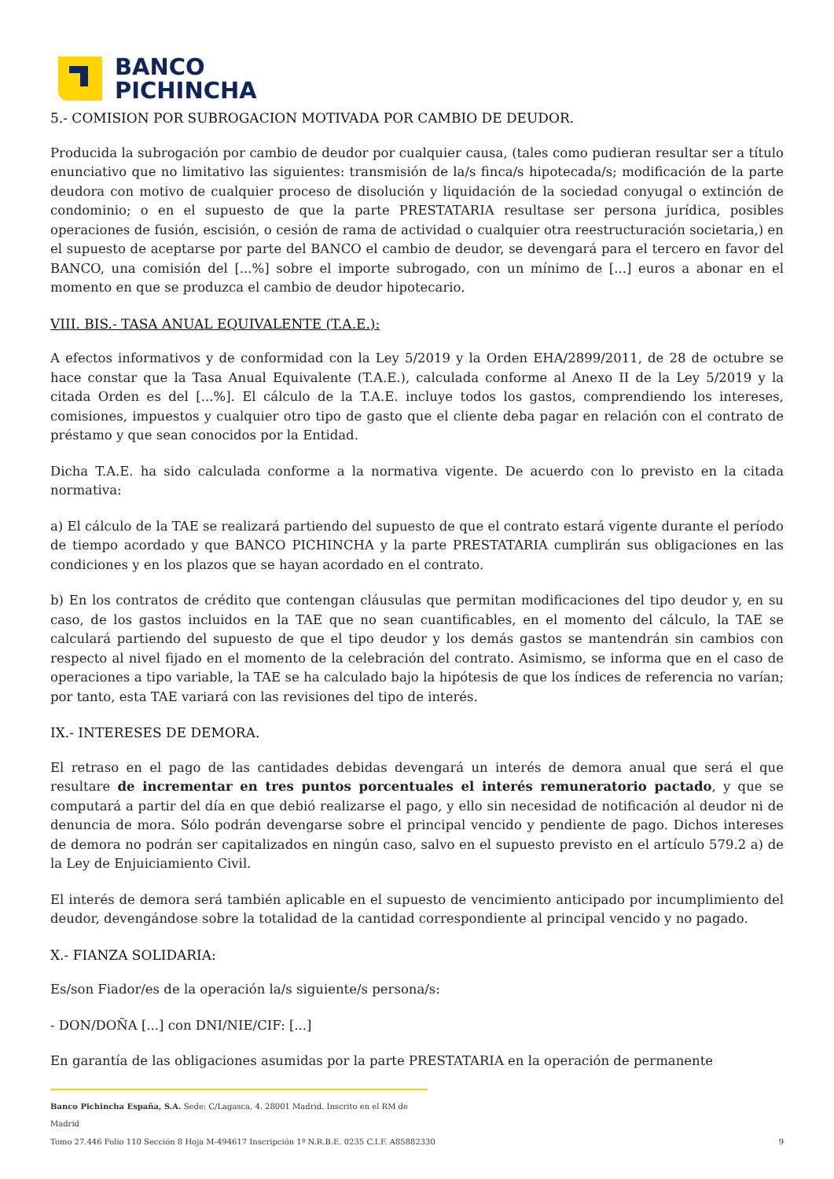BANCO
PICHINCHA
5.- COMISION POR SUBROGACION MOTIVADA POR CAMBIO DE DEUDOR.
Producida la subrogación por cambio de deudor por cualquier causa, (tales como pudieran resultar ser a título enunciativo que no limitativo las siguientes: transmisión de la/s finca/s hipotecada/s; modificación de la parte deudora con motivo de cualquier proceso de disolución y liquidación de la sociedad conyugal o extinción de condominio; o en el supuesto de que la parte PRESTATARIA resultase ser persona jurídica, posibles operaciones de fusión, escisión, o cesión de rama de actividad o cualquier otra reestructuración societaria,) en el supuesto de aceptarse por parte del BANCO el cambio de deudor, se devengará para el tercero en favor del BANCO, una comisión del [...%] sobre el importe subrogado, con un mínimo de [...] euros a abonar en el momento en que se produzca el cambio de deudor hipotecario.
VIII. BIS.- TASA ANUAL EQUIVALENTE (T.A.E.):
A efectos informativos y de conformidad con la Ley 5/2019 y la Orden EHA/2899/2011, de 28 de octubre se hace constar que la Tasa Anual Equivalente (T.A.E.), calculada conforme al Anexo II de la Ley 5/2019 y la citada Orden es del [...%]. El cálculo de la T.A.E. incluye todos los gastos, comprendiendo los intereses, comisiones, impuestos y cualquier otro tipo de gasto que el cliente deba pagar en relación con el contrato de préstamo y que sean conocidos por la Entidad.
Dicha T.A.E. ha sido calculada conforme a la normativa vigente. De acuerdo con lo previsto en la citada normativa:
a) El cálculo de la TAE se realizará partiendo del supuesto de que el contrato estará vigente durante el período de tiempo acordado y que BANCO PICHINCHA y la parte PRESTATARIA cumplirán sus obligaciones en las condiciones y en los plazos que se hayan acordado en el contrato.
b) En los contratos de crédito que contengan cláusulas que permitan modificaciones del tipo deudor y, en su caso, de los gastos incluidos en la TAE que no sean cuantificables, en el momento del cálculo, la TAE se calculará partiendo del supuesto de que el tipo deudor y los demás gastos se mantendrán sin cambios con respecto al nivel fijado en el momento de la celebración del contrato. Asimismo, se informa que en el caso de operaciones a tipo variable, la TAE se ha calculado bajo la hipótesis de que los índices de referencia no varían; por tanto, esta TAE variará con las revisiones del tipo de interés.
IX.- INTERESES DE DEMORA.
El retraso en el pago de las cantidades debidas devengará un interés de demora anual que será el que resultare de incrementar en tres puntos porcentuales el interés remuneratorio pactado, y que se computará a partir del día en que debió realizarse el pago, y ello sin necesidad de notificación al deudor ni de denuncia de mora. Sólo podrán devengarse sobre el principal vencido y pendiente de pago. Dichos intereses de demora no podrán ser capitalizados en ningún caso, salvo en el supuesto previsto en el artículo 579.2 a) de la Ley de Enjuiciamiento Civil.
El interés de demora será también aplicable en el supuesto de vencimiento anticipado por incumplimiento del deudor, devengándose sobre la totalidad de la cantidad correspondiente al principal vencido y no pagado.
X.- FIANZA SOLIDARIA:
Es/son Fiador/es de la operación la/s siguiente/s persona/s:
- DON/DOÑA [...] con DNI/NIE/CIF: [...]
En garantía de las obligaciones asumidas por la parte PRESTATARIA en la operación de permanente
Banco Pichincha España, S.A. Sede: C/Lagasca, 4. 28001 Madrid. Inscrito en el RM de Madrid
Tomo 27.446 Folio 110 Sección 8 Hoja M-494617 Inscripción 1ª N.R.B.E. 0235 C.I.F. A85882330 9